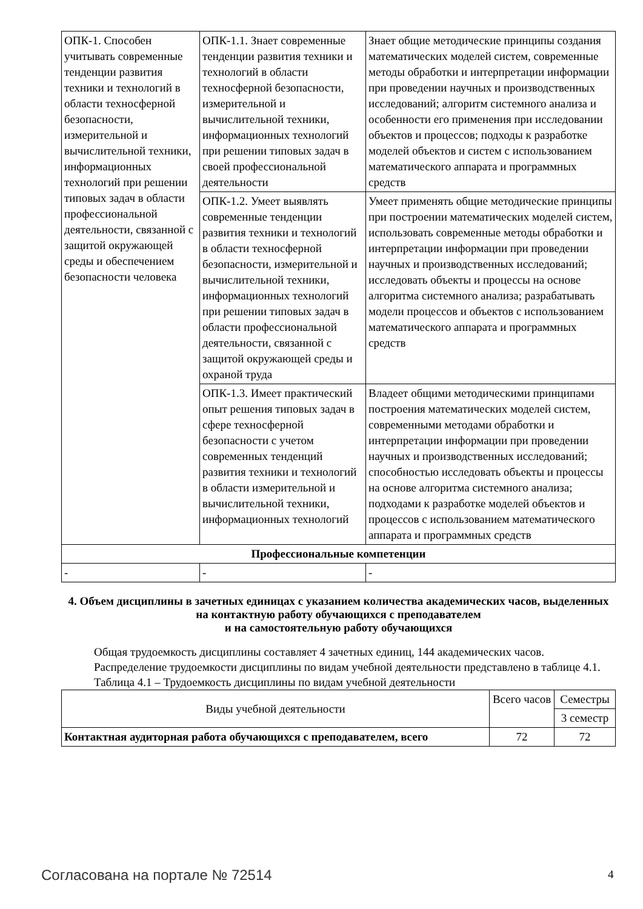| ОПК-1. Способен учитывать современные тенденции развития техники и технологий в области техносферной безопасности, измерительной и вычислительной техники, информационных технологий при решении типовых задач в области профессиональной деятельности, связанной с защитой окружающей среды и обеспечением безопасности человека | ОПК-1.1. Знает современные тенденции развития техники и технологий в области техносферной безопасности, измерительной и вычислительной техники, информационных технологий при решении типовых задач в своей профессиональной деятельности | Знает общие методические принципы создания математических моделей систем, современные методы обработки и интерпретации информации при проведении научных и производственных исследований; алгоритм системного анализа и особенности его применения при исследовании объектов и процессов; подходы к разработке моделей объектов и систем с использованием математического аппарата и программных средств |
| | ОПК-1.2. Умеет выявлять современные тенденции развития техники и технологий в области техносферной безопасности, измерительной и вычислительной техники, информационных технологий при решении типовых задач в области профессиональной деятельности, связанной с защитой окружающей среды и охраной труда | Умеет применять общие методические принципы при построении математических моделей систем, использовать современные методы обработки и интерпретации информации при проведении научных и производственных исследований; исследовать объекты и процессы на основе алгоритма системного анализа; разрабатывать модели процессов и объектов с использованием математического аппарата и программных средств |
| | ОПК-1.3. Имеет практический опыт решения типовых задач в сфере техносферной безопасности с учетом современных тенденций развития техники и технологий в области измерительной и вычислительной техники, информационных технологий | Владеет общими методическими принципами построения математических моделей систем, современными методами обработки и интерпретации информации при проведении научных и производственных исследований; способностью исследовать объекты и процессы на основе алгоритма системного анализа; подходами к разработке моделей объектов и процессов с использованием математического аппарата и программных средств |
| Профессиональные компетенции | | |
| - | - | - |
4. Объем дисциплины в зачетных единицах с указанием количества академических часов, выделенных на контактную работу обучающихся с преподавателем
и на самостоятельную работу обучающихся
Общая трудоемкость дисциплины составляет 4 зачетных единиц, 144 академических часов.
Распределение трудоемкости дисциплины по видам учебной деятельности представлено в таблице 4.1.
Таблица 4.1 – Трудоемкость дисциплины по видам учебной деятельности
| Виды учебной деятельности | Всего часов | Семестры |
| | | 3 семестр |
| Контактная аудиторная работа обучающихся с преподавателем, всего | 72 | 72 |
Согласована на портале № 72514 4